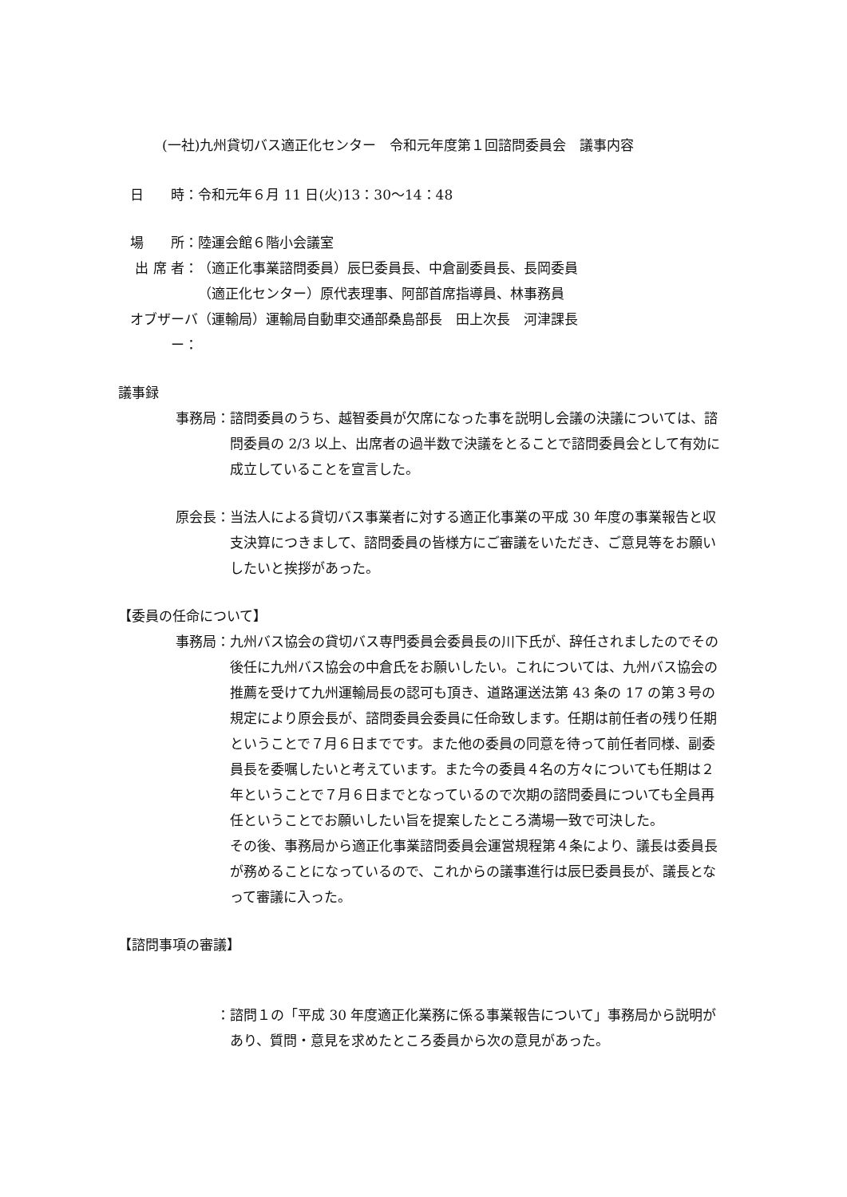(一社)九州貸切バス適正化センター　令和元年度第１回諮問委員会　議事内容
日　　時： 令和元年６月 11 日(火)13：30～14：48
場　　所： 陸運会館６階小会議室
出 席 者： （適正化事業諮問委員）辰巳委員長、中倉副委員長、長岡委員
（適正化センター）原代表理事、阿部首席指導員、林事務員
オブザーバー：
（運輸局）運輸局自動車交通部桑島部長　田上次長　河津課長
議事録
事務局： 諮問委員のうち、越智委員が欠席になった事を説明し会議の決議については、諮問委員の 2/3 以上、出席者の過半数で決議をとることで諮問委員会として有効に成立していることを宣言した。
原会長： 当法人による貸切バス事業者に対する適正化事業の平成 30 年度の事業報告と収支決算につきまして、諮問委員の皆様方にご審議をいただき、ご意見等をお願いしたいと挨拶があった。
【委員の任命について】
事務局： 九州バス協会の貸切バス専門委員会委員長の川下氏が、辞任されましたのでその後任に九州バス協会の中倉氏をお願いしたい。これについては、九州バス協会の推薦を受けて九州運輸局長の認可も頂き、道路運送法第 43 条の 17 の第３号の規定により原会長が、諮問委員会委員に任命致します。任期は前任者の残り任期ということで７月６日までです。また他の委員の同意を待って前任者同様、副委員長を委嘱したいと考えています。また今の委員４名の方々についても任期は２年ということで７月６日までとなっているので次期の諮問委員についても全員再任ということでお願いしたい旨を提案したところ満場一致で可決した。
その後、事務局から適正化事業諮問委員会運営規程第４条により、議長は委員長が務めることになっているので、これからの議事進行は辰巳委員長が、議長となって審議に入った。
【諮問事項の審議】
： 諮問１の「平成 30 年度適正化業務に係る事業報告について」事務局から説明があり、質問・意見を求めたところ委員から次の意見があった。